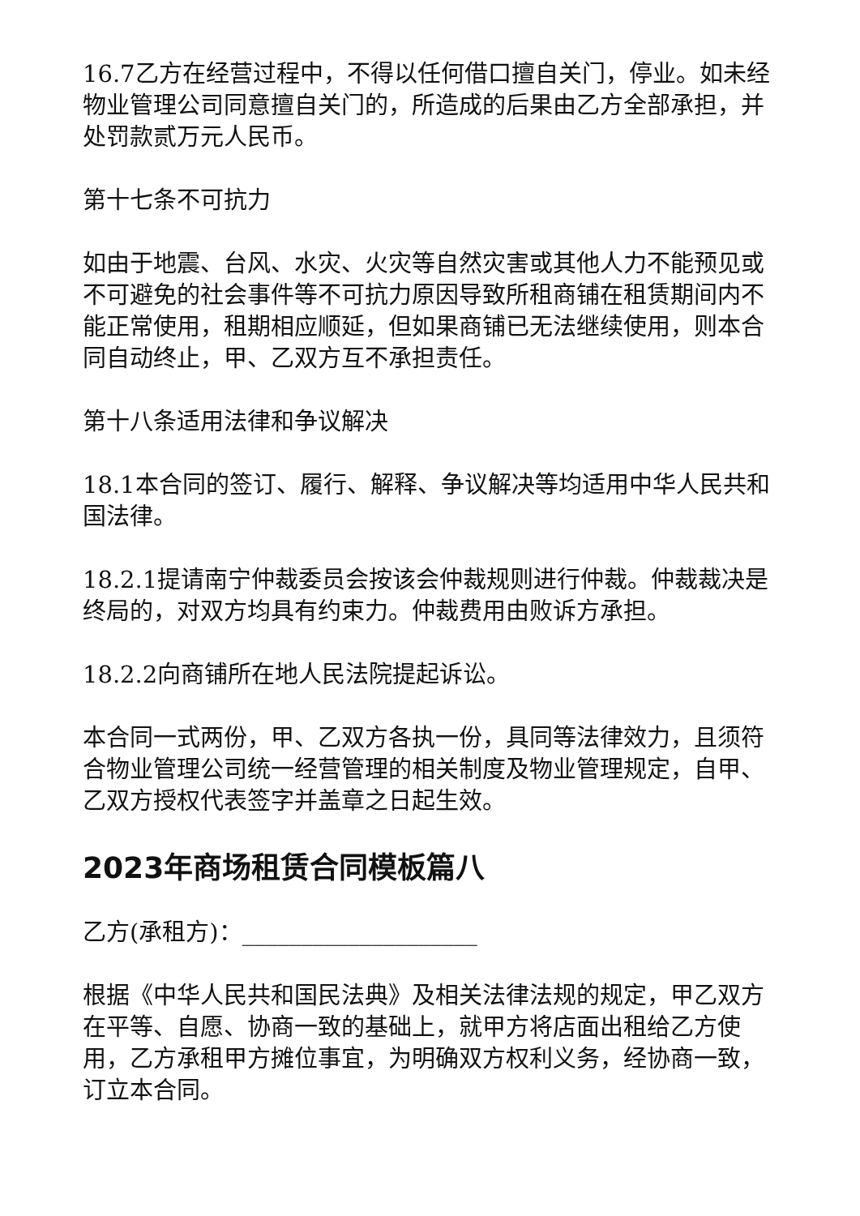16.7乙方在经营过程中，不得以任何借口擅自关门，停业。如未经物业管理公司同意擅自关门的，所造成的后果由乙方全部承担，并处罚款贰万元人民币。
第十七条不可抗力
如由于地震、台风、水灾、火灾等自然灾害或其他人力不能预见或不可避免的社会事件等不可抗力原因导致所租商铺在租赁期间内不能正常使用，租期相应顺延，但如果商铺已无法继续使用，则本合同自动终止，甲、乙双方互不承担责任。
第十八条适用法律和争议解决
18.1本合同的签订、履行、解释、争议解决等均适用中华人民共和国法律。
18.2.1提请南宁仲裁委员会按该会仲裁规则进行仲裁。仲裁裁决是终局的，对双方均具有约束力。仲裁费用由败诉方承担。
18.2.2向商铺所在地人民法院提起诉讼。
本合同一式两份，甲、乙双方各执一份，具同等法律效力，且须符合物业管理公司统一经营管理的相关制度及物业管理规定，自甲、乙双方授权代表签字并盖章之日起生效。
2023年商场租赁合同模板篇八
乙方(承租方)：____________________
根据《中华人民共和国民法典》及相关法律法规的规定，甲乙双方在平等、自愿、协商一致的基础上，就甲方将店面出租给乙方使用，乙方承租甲方摊位事宜，为明确双方权利义务，经协商一致，订立本合同。